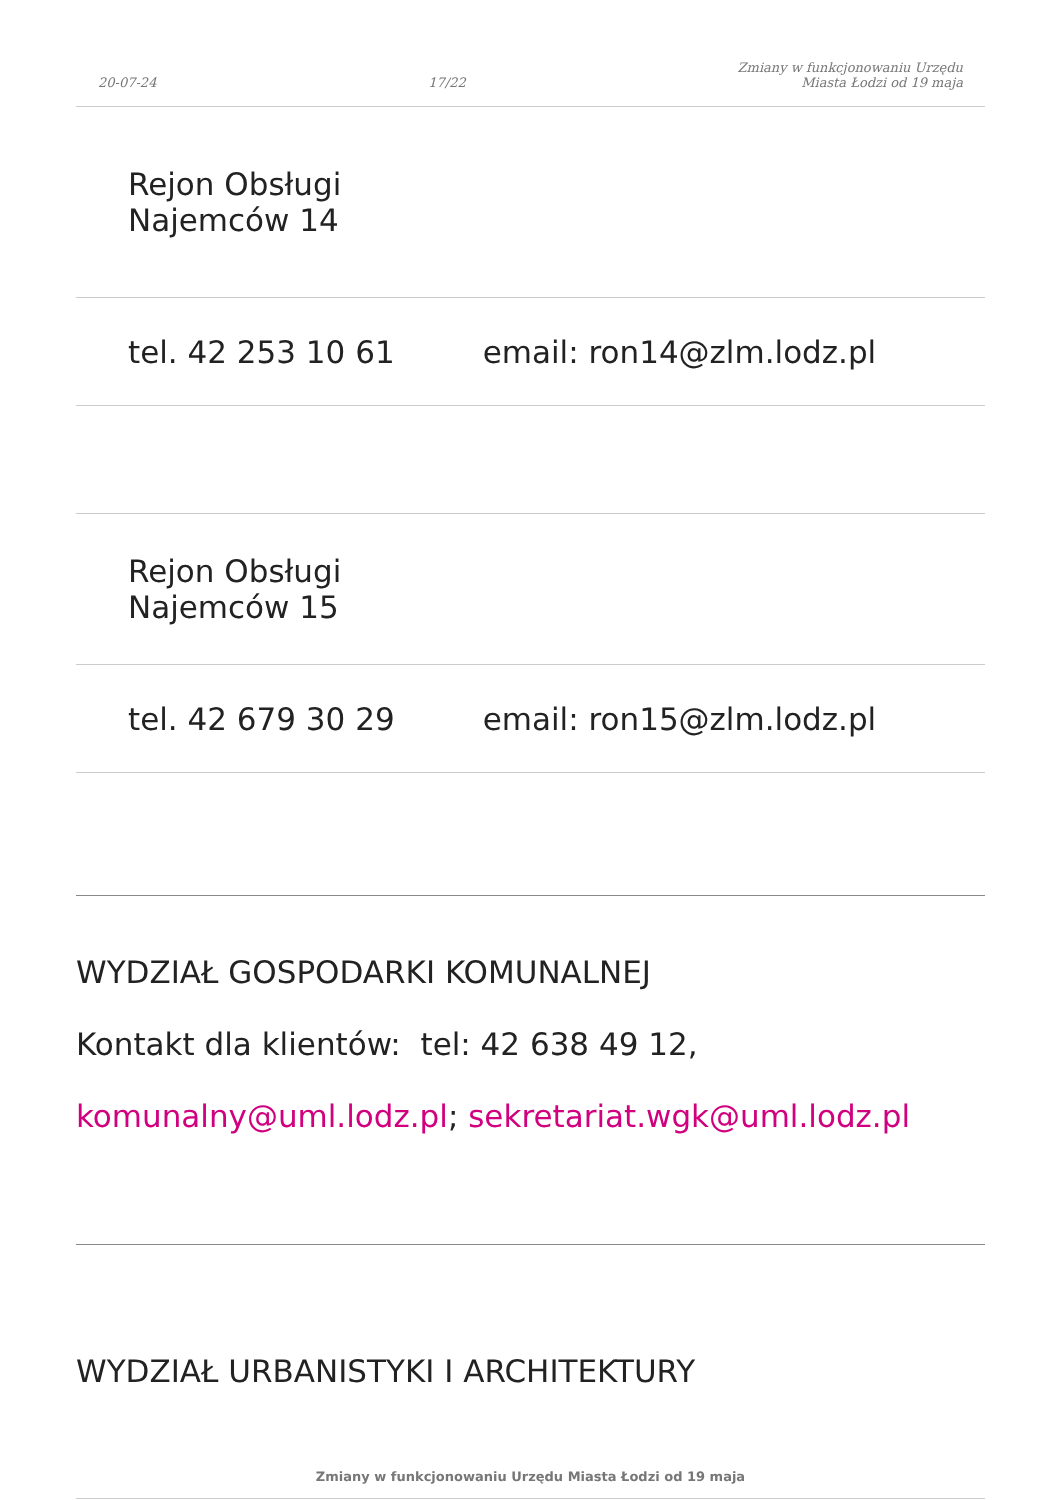20-07-24 17/22 Zmiany w funkcjonowaniu Urzędu
Miasta Łodzi od 19 maja
| Rejon Obsługi Najemców 14 | |
| tel. 42 253 10 61 | email: ron14@zlm.lodz.pl |
| Rejon Obsługi Najemców 15 | |
| tel. 42 679 30 29 | email: ron15@zlm.lodz.pl |
WYDZIAŁ GOSPODARKI KOMUNALNEJ
Kontakt dla klientów: tel: 42 638 49 12,
komunalny@uml.lodz.pl; sekretariat.wgk@uml.lodz.pl
WYDZIAŁ URBANISTYKI I ARCHITEKTURY
Zmiany w funkcjonowaniu Urzędu Miasta Łodzi od 19 maja